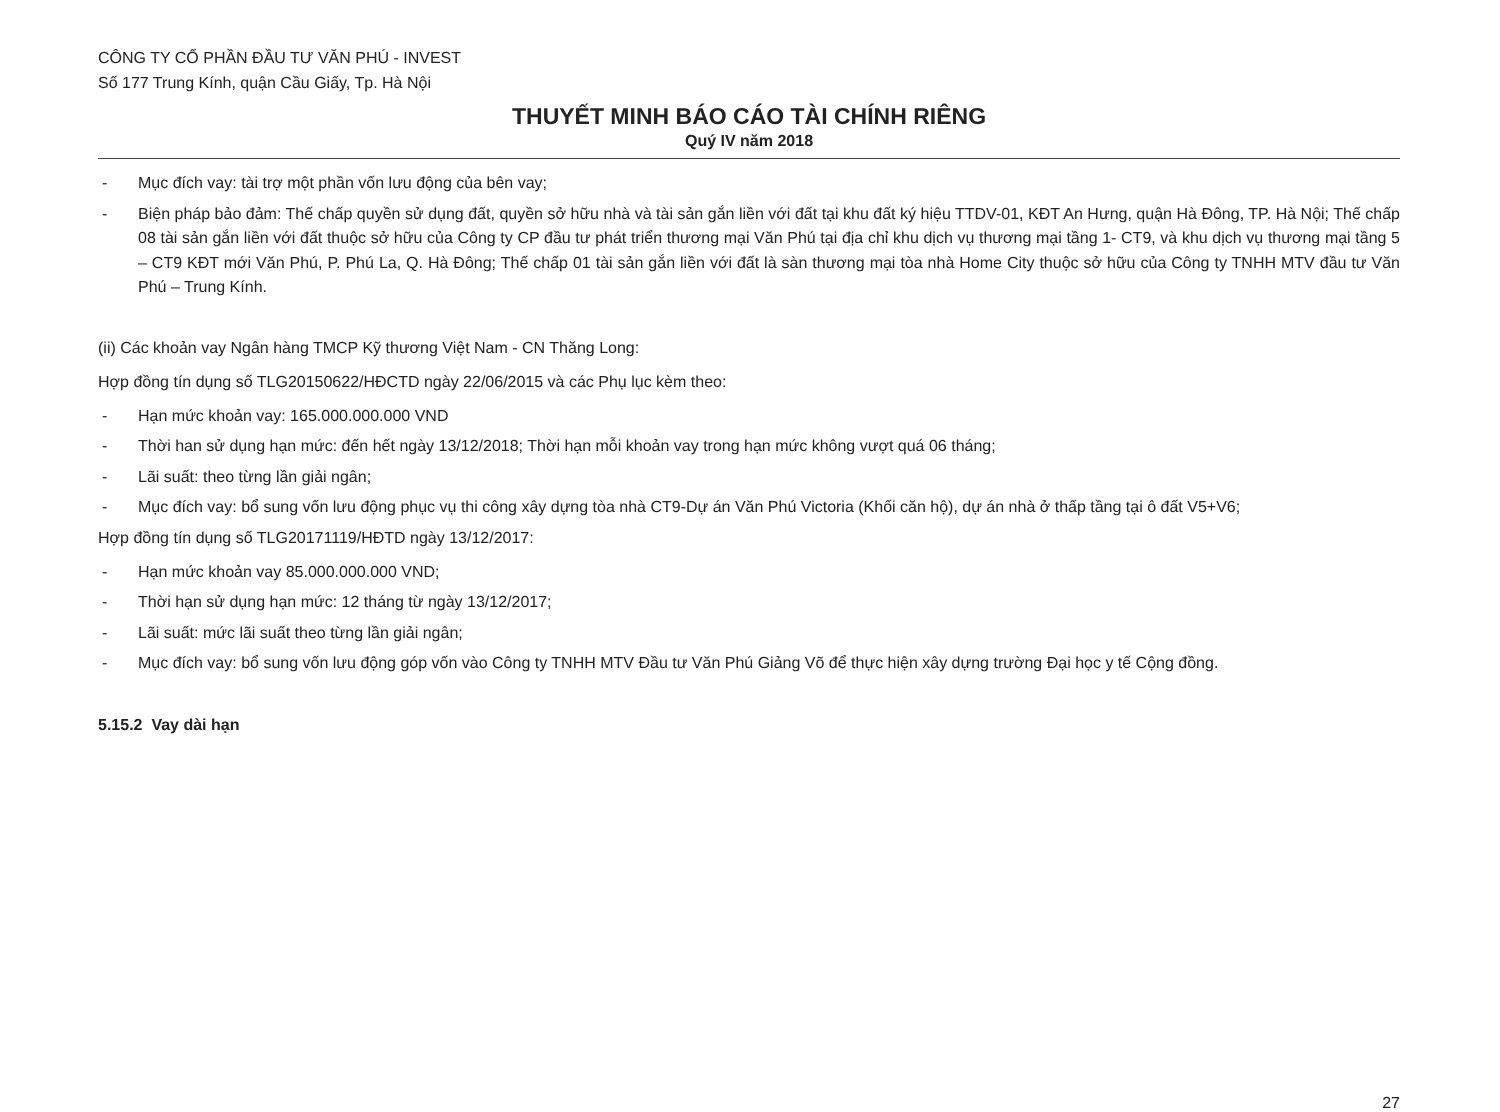CÔNG TY CỔ PHẦN ĐẦU TƯ VĂN PHÚ - INVEST
Số 177 Trung Kính, quận Cầu Giấy, Tp. Hà Nội
THUYẾT MINH BÁO CÁO TÀI CHÍNH RIÊNG
Quý IV năm 2018
- Mục đích vay: tài trợ một phần vốn lưu động của bên vay;
- Biện pháp bảo đảm: Thế chấp quyền sử dụng đất, quyền sở hữu nhà và tài sản gắn liền với đất tại khu đất ký hiệu TTDV-01, KĐT An Hưng, quận Hà Đông, TP. Hà Nội; Thế chấp 08 tài sản gắn liền với đất thuộc sở hữu của Công ty CP đầu tư phát triển thương mại Văn Phú tại địa chỉ khu dịch vụ thương mại tầng 1- CT9, và khu dịch vụ thương mại tầng 5 – CT9 KĐT mới Văn Phú, P. Phú La, Q. Hà Đông; Thế chấp 01 tài sản gắn liền với đất là sàn thương mại tòa nhà Home City thuộc sở hữu của Công ty TNHH MTV đầu tư Văn Phú – Trung Kính.
(ii) Các khoản vay Ngân hàng TMCP Kỹ thương Việt Nam - CN Thăng Long:
Hợp đồng tín dụng số TLG20150622/HĐCTD ngày 22/06/2015 và các Phụ lục kèm theo:
- Hạn mức khoản vay: 165.000.000.000 VND
- Thời han sử dụng hạn mức: đến hết ngày 13/12/2018; Thời hạn mỗi khoản vay trong hạn mức không vượt quá 06 tháng;
- Lãi suất: theo từng lần giải ngân;
- Mục đích vay: bổ sung vốn lưu động phục vụ thi công xây dựng tòa nhà CT9-Dự án Văn Phú Victoria (Khối căn hộ), dự án nhà ở thấp tầng tại ô đất V5+V6;
Hợp đồng tín dụng số TLG20171119/HĐTD ngày 13/12/2017:
- Hạn mức khoản vay 85.000.000.000 VND;
- Thời hạn sử dụng hạn mức: 12 tháng từ ngày 13/12/2017;
- Lãi suất: mức lãi suất theo từng lần giải ngân;
- Mục đích vay: bổ sung vốn lưu động góp vốn vào Công ty TNHH MTV Đầu tư Văn Phú Giảng Võ để thực hiện xây dựng trường Đại học y tế Cộng đồng.
5.15.2 Vay dài hạn
27